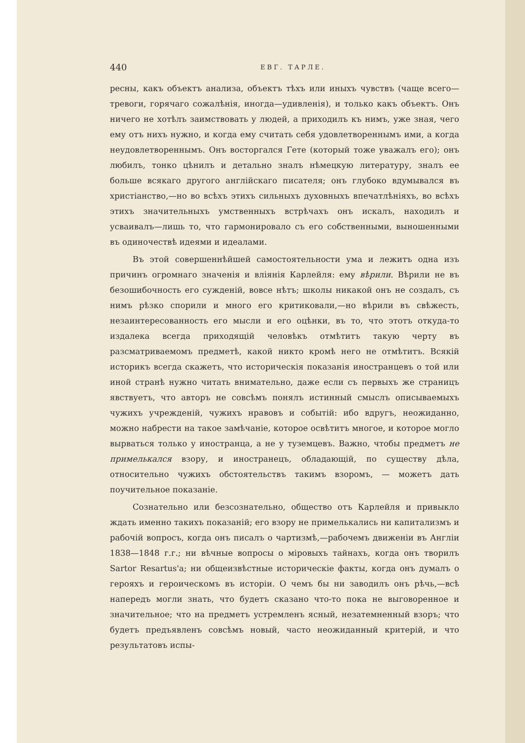440 ЕВГ. ТАРЛЕ.
ресны, какъ объектъ анализа, объектъ тѣхъ или иныхъ чувствъ (чаще всего—тревоги, горячаго сожалѣнія, иногда—удивленія), и только какъ объектъ. Онъ ничего не хотѣлъ заимствовать у людей, а приходилъ къ нимъ, уже зная, чего ему отъ нихъ нужно, и когда ему считать себя удовлетвореннымъ ими, а когда неудовлетвореннымъ. Онъ восторгался Гете (который тоже уважалъ его); онъ любилъ, тонко цѣнилъ и детально зналъ нѣмецкую литературу, зналъ ее больше всякаго другого англійскаго писателя; онъ глубоко вдумывался въ христіанство,—но во всѣхъ этихъ сильныхъ духовныхъ впечатлѣніяхъ, во всѣхъ этихъ значительныхъ умственныхъ встрѣчахъ онъ искалъ, находилъ и усваивалъ—лишь то, что гармонировало съ его собственными, выношенными въ одиночествѣ идеями и идеалами.
Въ этой совершеннѣйшей самостоятельности ума и лежитъ одна изъ причинъ огромнаго значенія и вліянія Карлейля: ему вѣрили. Вѣрили не въ безошибочность его сужденій, вовсе нѣтъ; школы никакой онъ не создалъ, съ нимъ рѣзко спорили и много его критиковали,—но вѣрили въ свѣжесть, незаинтересованность его мысли и его оцѣнки, въ то, что этотъ откуда-то издалека всегда приходящій человѣкъ отмѣтитъ такую черту въ разсматриваемомъ предметѣ, какой никто кромѣ него не отмѣтитъ. Всякій историкъ всегда скажетъ, что историческія показанія иностранцевъ о той или иной странѣ нужно читать внимательно, даже если съ первыхъ же страницъ явствуетъ, что авторъ не совсѣмъ понялъ истинный смыслъ описываемыхъ чужихъ учрежденій, чужихъ нравовъ и событій: ибо вдругъ, неожиданно, можно набрести на такое замѣчаніе, которое освѣтитъ многое, и которое могло вырваться только у иностранца, а не у туземцевъ. Важно, чтобы предметъ не примелькался взору, и иностранецъ, обладающій, по существу дѣла, относительно чужихъ обстоятельствъ такимъ взоромъ, — можетъ дать поучительное показаніе.
Сознательно или безсознательно, общество отъ Карлейля и привыкло ждать именно такихъ показаній; его взору не примелькались ни капитализмъ и рабочій вопросъ, когда онъ писалъ о чартизмѣ,—рабочемъ движеніи въ Англіи 1838—1848 г.г.; ни вѣчные вопросы о міровыхъ тайнахъ, когда онъ творилъ Sartor Resartus'а; ни общеизвѣстные историческіе факты, когда онъ думалъ о герояхъ и героическомъ въ исторіи. О чемъ бы ни заводилъ онъ рѣчь,—всѣ напередъ могли знать, что будетъ сказано что-то пока не выговоренное и значительное; что на предметъ устремленъ ясный, незатемненный взоръ; что будетъ предъявленъ совсѣмъ новый, часто неожиданный критерій, и что результатовъ испы-